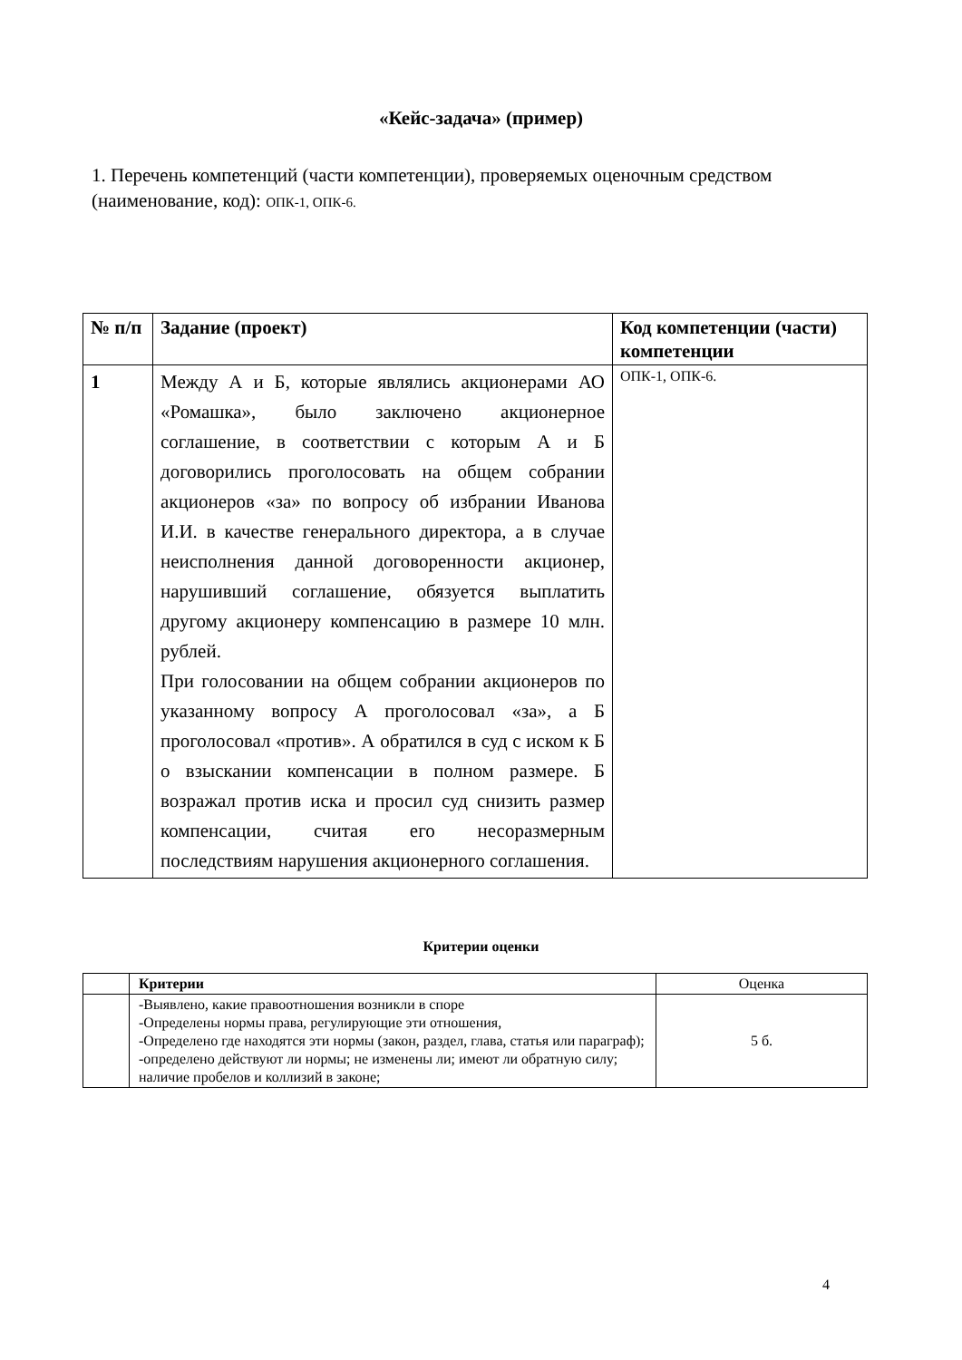«Кейс-задача» (пример)
1. Перечень компетенций (части компетенции), проверяемых оценочным средством (наименование, код): ОПК-1, ОПК-6.
| № п/п | Задание (проект) | Код компетенции (части) компетенции |
| --- | --- | --- |
| 1 | Между А и Б, которые являлись акционерами АО «Ромашка», было заключено акционерное соглашение, в соответствии с которым А и Б договорились проголосовать на общем собрании акционеров «за» по вопросу об избрании Иванова И.И. в качестве генерального директора, а в случае неисполнения данной договоренности акционер, нарушивший соглашение, обязуется выплатить другому акционеру компенсацию в размере 10 млн. рублей. При голосовании на общем собрании акционеров по указанному вопросу А проголосовал «за», а Б проголосовал «против». А обратился в суд с иском к Б о взыскании компенсации в полном размере. Б возражал против иска и просил суд снизить размер компенсации, считая его несоразмерным последствиям нарушения акционерного соглашения. | ОПК-1, ОПК-6. |
Критерии оценки
| | Критерии | Оценка |
| | -Выявлено, какие правоотношения возникли в споре -Определены нормы права, регулирующие эти отношения, -Определено где находятся эти нормы (закон, раздел, глава, статья или параграф); -определено действуют ли нормы; не изменены ли; имеют ли обратную силу; наличие пробелов и коллизий в законе; | 5 б. |
4